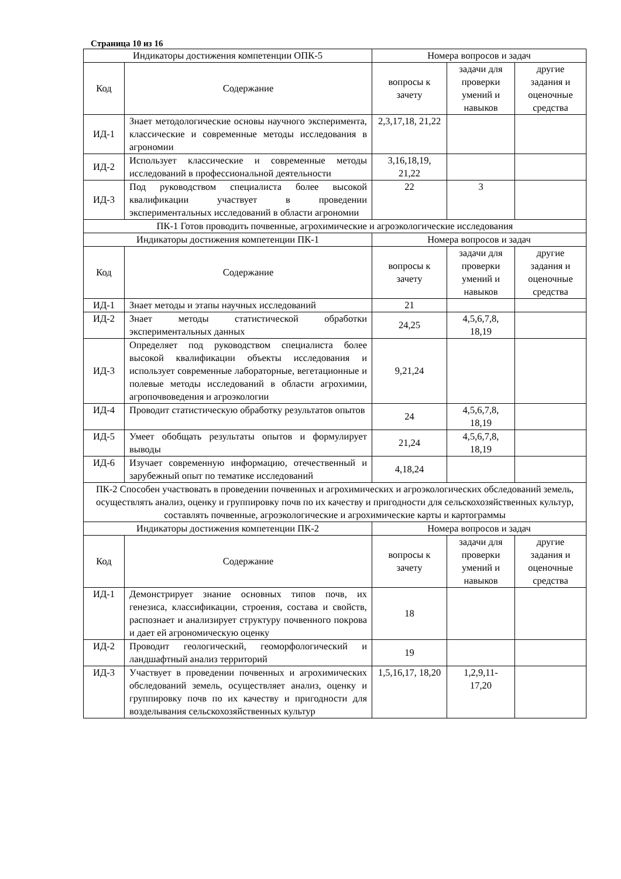Страница 10 из 16
| Индикаторы достижения компетенции ОПК-5 | | Номера вопросов и задач | | |
| --- | --- | --- | --- | --- |
| Код | Содержание | вопросы к зачету | задачи для проверки умений и навыков | другие задания и оценочные средства |
| ИД-1 | Знает методологические основы научного эксперимента, классические и современные методы исследования в агрономии | 2,3,17,18, 21,22 | | |
| ИД-2 | Использует классические и современные методы исследований в профессиональной деятельности | 3,16,18,19, 21,22 | | |
| ИД-3 | Под руководством специалиста более высокой квалификации участвует в проведении экспериментальных исследований в области агрономии | 22 | 3 | |
| ПК-1 Готов проводить почвенные, агрохимические и агроэкологические исследования | | | | |
| Индикаторы достижения компетенции ПК-1 | | Номера вопросов и задач | | |
| Код | Содержание | вопросы к зачету | задачи для проверки умений и навыков | другие задания и оценочные средства |
| ИД-1 | Знает методы и этапы научных исследований | 21 | | |
| ИД-2 | Знает методы статистической обработки экспериментальных данных | 24,25 | 4,5,6,7,8, 18,19 | |
| ИД-3 | Определяет под руководством специалиста более высокой квалификации объекты исследования и использует современные лабораторные, вегетационные и полевые методы исследований в области агрохимии, агропочвоведения и агроэкологии | 9,21,24 | | |
| ИД-4 | Проводит статистическую обработку результатов опытов | 24 | 4,5,6,7,8, 18,19 | |
| ИД-5 | Умеет обобщать результаты опытов и формулирует выводы | 21,24 | 4,5,6,7,8, 18,19 | |
| ИД-6 | Изучает современную информацию, отечественный и зарубежный опыт по тематике исследований | 4,18,24 | | |
| ПК-2 Способен участвовать в проведении почвенных и агрохимических и агроэкологических обследований земель, осуществлять анализ, оценку и группировку почв по их качеству и пригодности для сельскохозяйственных культур, составлять почвенные, агроэкологические и агрохимические карты и картограммы | | | | |
| Индикаторы достижения компетенции ПК-2 | | Номера вопросов и задач | | |
| Код | Содержание | вопросы к зачету | задачи для проверки умений и навыков | другие задания и оценочные средства |
| ИД-1 | Демонстрирует знание основных типов почв, их генезиса, классификации, строения, состава и свойств, распознает и анализирует структуру почвенного покрова и дает ей агрономическую оценку | 18 | | |
| ИД-2 | Проводит геологический, геоморфологический и ландшафтный анализ территорий | 19 | | |
| ИД-3 | Участвует в проведении почвенных и агрохимических обследований земель, осуществляет анализ, оценку и группировку почв по их качеству и пригодности для возделывания сельскохозяйственных культур | 1,5,16,17, 18,20 | 1,2,9,11- 17,20 | |